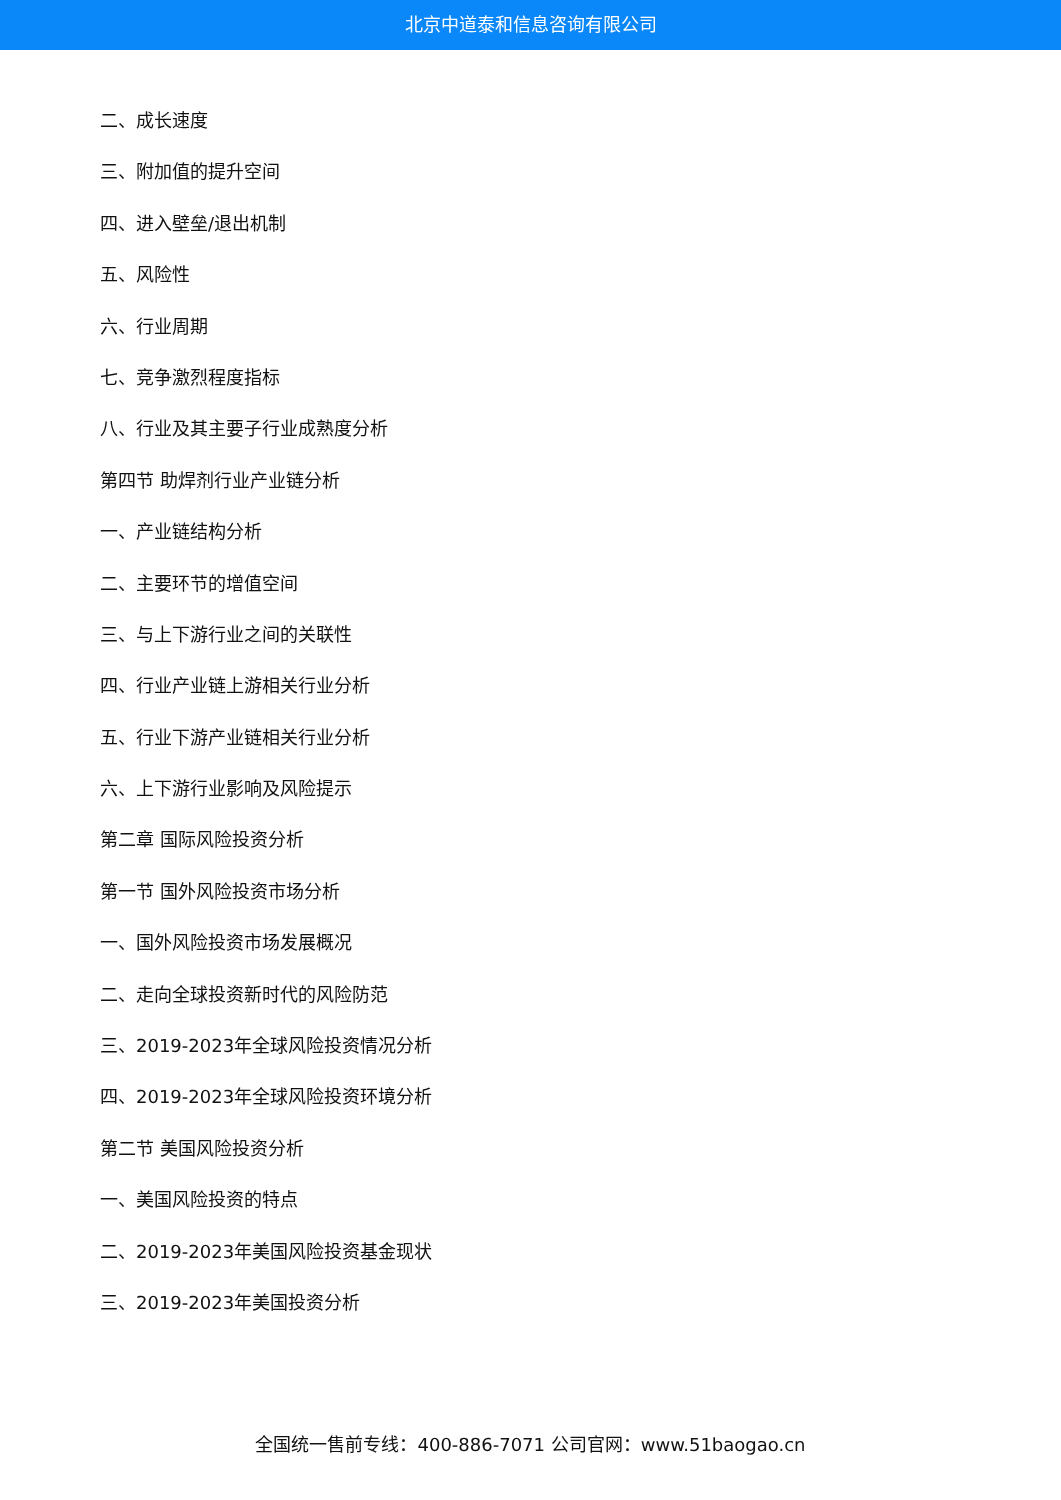北京中道泰和信息咨询有限公司
二、成长速度
三、附加值的提升空间
四、进入壁垒/退出机制
五、风险性
六、行业周期
七、竞争激烈程度指标
八、行业及其主要子行业成熟度分析
第四节 助焊剂行业产业链分析
一、产业链结构分析
二、主要环节的增值空间
三、与上下游行业之间的关联性
四、行业产业链上游相关行业分析
五、行业下游产业链相关行业分析
六、上下游行业影响及风险提示
第二章 国际风险投资分析
第一节 国外风险投资市场分析
一、国外风险投资市场发展概况
二、走向全球投资新时代的风险防范
三、2019-2023年全球风险投资情况分析
四、2019-2023年全球风险投资环境分析
第二节 美国风险投资分析
一、美国风险投资的特点
二、2019-2023年美国风险投资基金现状
三、2019-2023年美国投资分析
全国统一售前专线：400-886-7071 公司官网：www.51baogao.cn